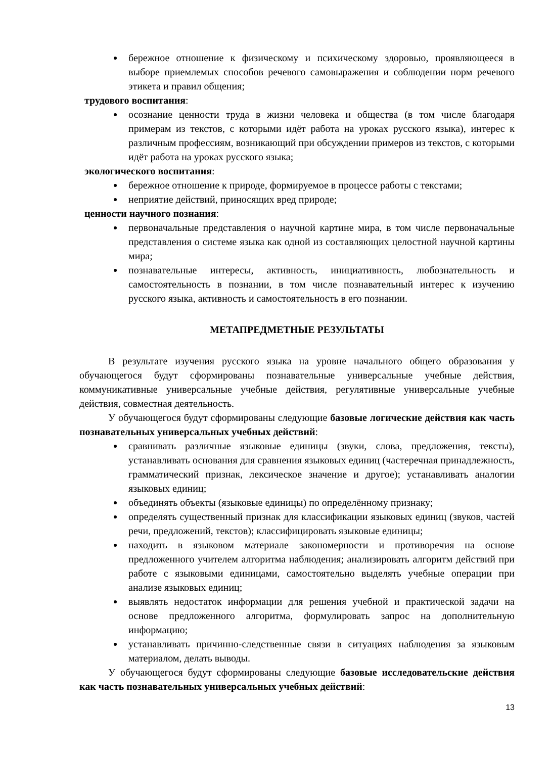бережное отношение к физическому и психическому здоровью, проявляющееся в выборе приемлемых способов речевого самовыражения и соблюдении норм речевого этикета и правил общения;
трудового воспитания:
осознание ценности труда в жизни человека и общества (в том числе благодаря примерам из текстов, с которыми идёт работа на уроках русского языка), интерес к различным профессиям, возникающий при обсуждении примеров из текстов, с которыми идёт работа на уроках русского языка;
экологического воспитания:
бережное отношение к природе, формируемое в процессе работы с текстами;
неприятие действий, приносящих вред природе;
ценности научного познания:
первоначальные представления о научной картине мира, в том числе первоначальные представления о системе языка как одной из составляющих целостной научной картины мира;
познавательные интересы, активность, инициативность, любознательность и самостоятельность в познании, в том числе познавательный интерес к изучению русского языка, активность и самостоятельность в его познании.
МЕТАПРЕДМЕТНЫЕ РЕЗУЛЬТАТЫ
В результате изучения русского языка на уровне начального общего образования у обучающегося будут сформированы познавательные универсальные учебные действия, коммуникативные универсальные учебные действия, регулятивные универсальные учебные действия, совместная деятельность.
У обучающегося будут сформированы следующие базовые логические действия как часть познавательных универсальных учебных действий:
сравнивать различные языковые единицы (звуки, слова, предложения, тексты), устанавливать основания для сравнения языковых единиц (частеречная принадлежность, грамматический признак, лексическое значение и другое); устанавливать аналогии языковых единиц;
объединять объекты (языковые единицы) по определённому признаку;
определять существенный признак для классификации языковых единиц (звуков, частей речи, предложений, текстов); классифицировать языковые единицы;
находить в языковом материале закономерности и противоречия на основе предложенного учителем алгоритма наблюдения; анализировать алгоритм действий при работе с языковыми единицами, самостоятельно выделять учебные операции при анализе языковых единиц;
выявлять недостаток информации для решения учебной и практической задачи на основе предложенного алгоритма, формулировать запрос на дополнительную информацию;
устанавливать причинно-следственные связи в ситуациях наблюдения за языковым материалом, делать выводы.
У обучающегося будут сформированы следующие базовые исследовательские действия как часть познавательных универсальных учебных действий:
13